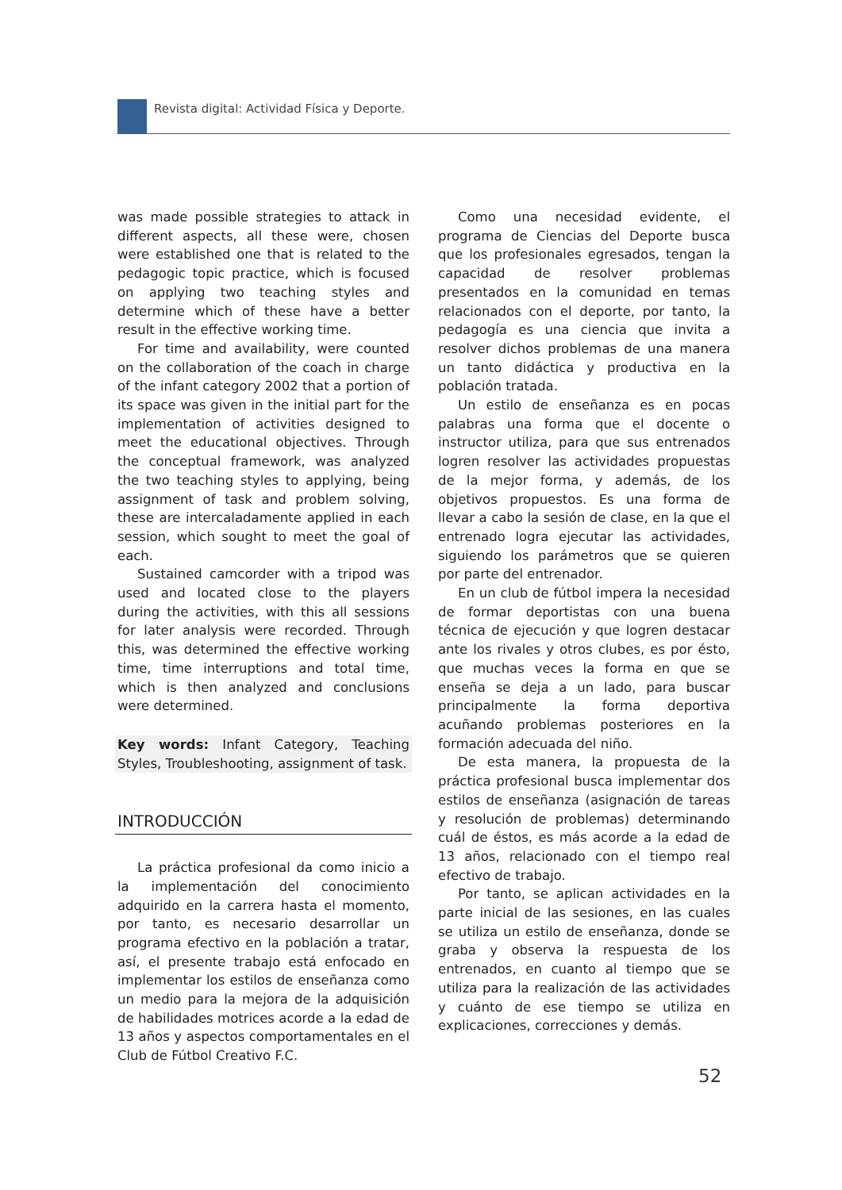Revista digital: Actividad Física y Deporte.
was made possible strategies to attack in different aspects, all these were, chosen were established one that is related to the pedagogic topic practice, which is focused on applying two teaching styles and determine which of these have a better result in the effective working time.
For time and availability, were counted on the collaboration of the coach in charge of the infant category 2002 that a portion of its space was given in the initial part for the implementation of activities designed to meet the educational objectives. Through the conceptual framework, was analyzed the two teaching styles to applying, being assignment of task and problem solving, these are intercaladamente applied in each session, which sought to meet the goal of each.
Sustained camcorder with a tripod was used and located close to the players during the activities, with this all sessions for later analysis were recorded. Through this, was determined the effective working time, time interruptions and total time, which is then analyzed and conclusions were determined.
Key words: Infant Category, Teaching Styles, Troubleshooting, assignment of task.
INTRODUCCIÓN
La práctica profesional da como inicio a la implementación del conocimiento adquirido en la carrera hasta el momento, por tanto, es necesario desarrollar un programa efectivo en la población a tratar, así, el presente trabajo está enfocado en implementar los estilos de enseñanza como un medio para la mejora de la adquisición de habilidades motrices acorde a la edad de 13 años y aspectos comportamentales en el Club de Fútbol Creativo F.C.
Como una necesidad evidente, el programa de Ciencias del Deporte busca que los profesionales egresados, tengan la capacidad de resolver problemas presentados en la comunidad en temas relacionados con el deporte, por tanto, la pedagogía es una ciencia que invita a resolver dichos problemas de una manera un tanto didáctica y productiva en la población tratada.
Un estilo de enseñanza es en pocas palabras una forma que el docente o instructor utiliza, para que sus entrenados logren resolver las actividades propuestas de la mejor forma, y además, de los objetivos propuestos. Es una forma de llevar a cabo la sesión de clase, en la que el entrenado logra ejecutar las actividades, siguiendo los parámetros que se quieren por parte del entrenador.
En un club de fútbol impera la necesidad de formar deportistas con una buena técnica de ejecución y que logren destacar ante los rivales y otros clubes, es por ésto, que muchas veces la forma en que se enseña se deja a un lado, para buscar principalmente la forma deportiva acuñando problemas posteriores en la formación adecuada del niño.
De esta manera, la propuesta de la práctica profesional busca implementar dos estilos de enseñanza (asignación de tareas y resolución de problemas) determinando cuál de éstos, es más acorde a la edad de 13 años, relacionado con el tiempo real efectivo de trabajo.
Por tanto, se aplican actividades en la parte inicial de las sesiones, en las cuales se utiliza un estilo de enseñanza, donde se graba y observa la respuesta de los entrenados, en cuanto al tiempo que se utiliza para la realización de las actividades y cuánto de ese tiempo se utiliza en explicaciones, correcciones y demás.
52